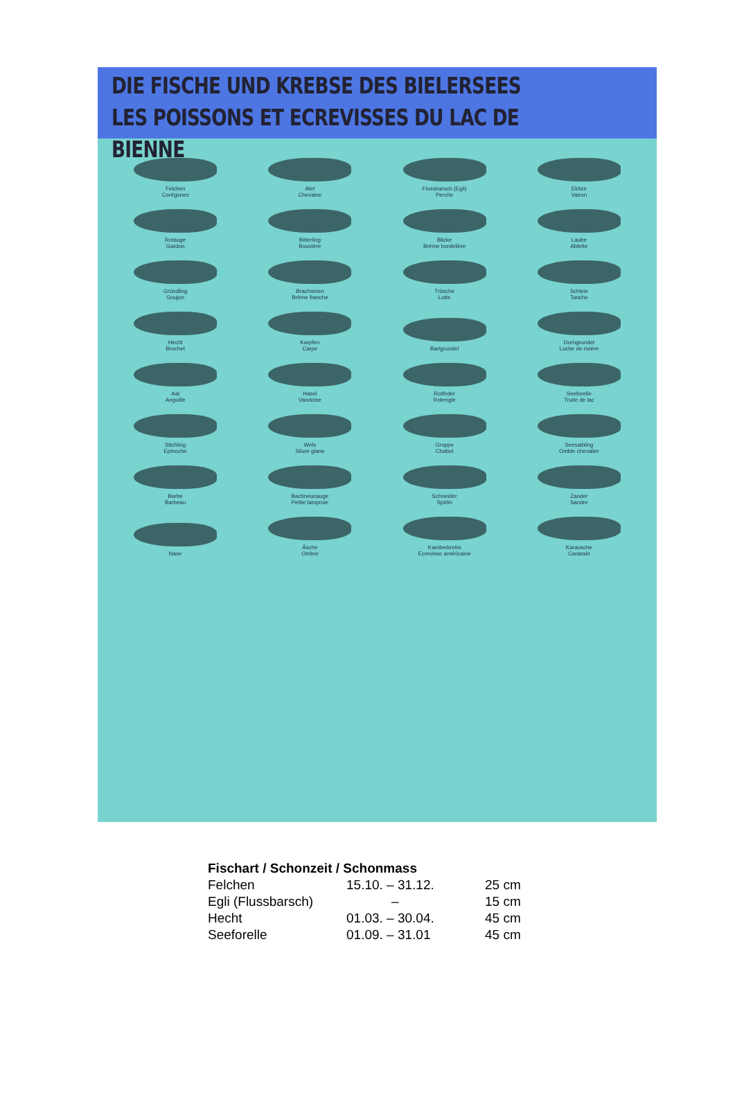DIE FISCHE UND KREBSE DES BIELERSEES
LES POISSONS ET ECREVISSES DU LAC DE BIENNE
Felchen
Corégones
Alet
Chevaine
Flussbarsch (Egli)
Perche
Elritze
Vairon
Rotauge
Gardon
Bitterling
Bouvière
Blicke
Brème bordelière
Laube
Ablette
Gründling
Goujon
Brachsmen
Brème franche
Trüsche
Lotte
Schleie
Tanche
Hecht
Brochet
Karpfen
Carpe
Bartgrundel
Dorngrundel
Loche de rivière
Aal
Anguille
Hasel
Vandoise
Rotfeder
Rotengle
Seeforelle
Truite de lac
Stichling
Epinoche
Wels
Silure glane
Groppe
Chabot
Seesaibling
Omble chevalier
Barbe
Barbeau
Bachneunauge
Petite lamproie
Schneider
Spirlin
Zander
Sandre
Nase
Äsche
Ombre
Kamberkrebs
Ecrevisse américaine
Karausche
Carassin
| Fischart / Schonzeit / Schonmass | | |
| --- | --- | --- |
| Felchen | 15.10. – 31.12. | 25 cm |
| Egli (Flussbarsch) | – | 15 cm |
| Hecht | 01.03. – 30.04. | 45 cm |
| Seeforelle | 01.09. – 31.01 | 45 cm |